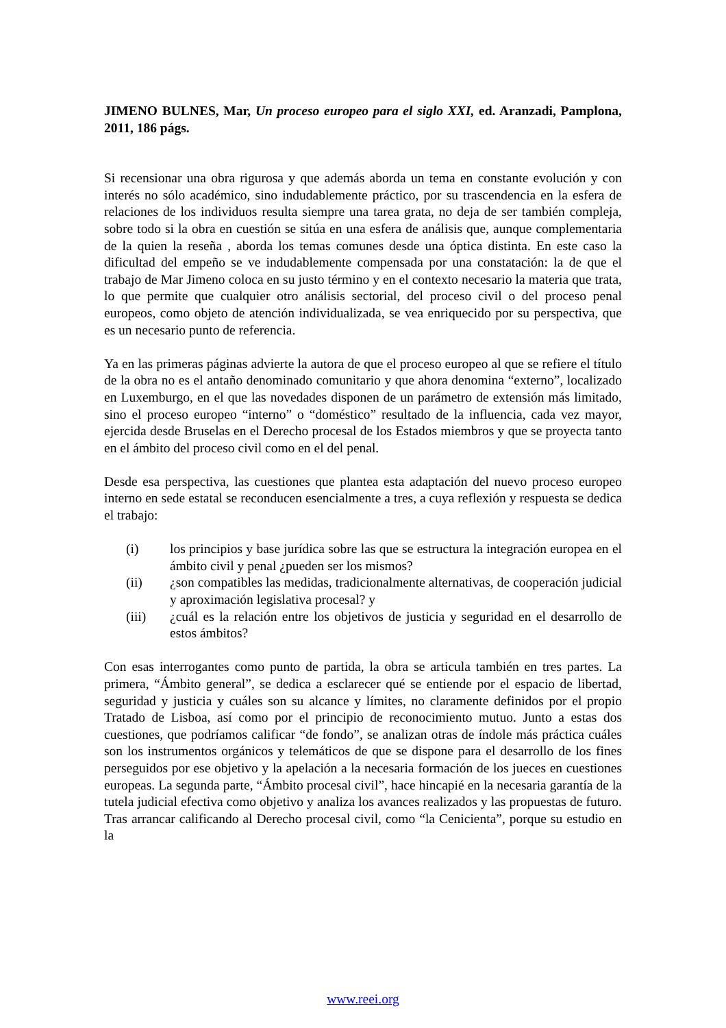JIMENO BULNES, Mar, Un proceso europeo para el siglo XXI, ed. Aranzadi, Pamplona, 2011, 186 págs.
Si recensionar una obra rigurosa y que además aborda un tema en constante evolución y con interés no sólo académico, sino indudablemente práctico, por su trascendencia en la esfera de relaciones de los individuos resulta siempre una tarea grata, no deja de ser también compleja, sobre todo si la obra en cuestión se sitúa en una esfera de análisis que, aunque complementaria de la quien la reseña , aborda los temas comunes desde una óptica distinta. En este caso la dificultad del empeño se ve indudablemente compensada por una constatación: la de que el trabajo de Mar Jimeno coloca en su justo término y en el contexto necesario la materia que trata, lo que permite que cualquier otro análisis sectorial, del proceso civil o del proceso penal europeos, como objeto de atención individualizada, se vea enriquecido por su perspectiva, que es un necesario punto de referencia.
Ya en las primeras páginas advierte la autora de que el proceso europeo al que se refiere el título de la obra no es el antaño denominado comunitario y que ahora denomina “externo”, localizado en Luxemburgo, en el que las novedades disponen de un parámetro de extensión más limitado, sino el proceso europeo “interno” o “doméstico” resultado de la influencia, cada vez mayor, ejercida desde Bruselas en el Derecho procesal de los Estados miembros y que se proyecta tanto en el ámbito del proceso civil como en el del penal.
Desde esa perspectiva, las cuestiones que plantea esta adaptación del nuevo proceso europeo interno en sede estatal se reconducen esencialmente a tres, a cuya reflexión y respuesta se dedica el trabajo:
(i) los principios y base jurídica sobre las que se estructura la integración europea en el ámbito civil y penal ¿pueden ser los mismos?
(ii) ¿son compatibles las medidas, tradicionalmente alternativas, de cooperación judicial y aproximación legislativa procesal? y
(iii) ¿cuál es la relación entre los objetivos de justicia y seguridad en el desarrollo de estos ámbitos?
Con esas interrogantes como punto de partida, la obra se articula también en tres partes. La primera, “Ámbito general”, se dedica a esclarecer qué se entiende por el espacio de libertad, seguridad y justicia y cuáles son su alcance y límites, no claramente definidos por el propio Tratado de Lisboa, así como por el principio de reconocimiento mutuo. Junto a estas dos cuestiones, que podríamos calificar “de fondo”, se analizan otras de índole más práctica cuáles son los instrumentos orgánicos y telemáticos de que se dispone para el desarrollo de los fines perseguidos por ese objetivo y la apelación a la necesaria formación de los jueces en cuestiones europeas. La segunda parte, “Ámbito procesal civil”, hace hincapié en la necesaria garantía de la tutela judicial efectiva como objetivo y analiza los avances realizados y las propuestas de futuro. Tras arrancar calificando al Derecho procesal civil, como “la Cenicienta”, porque su estudio en la
www.reei.org